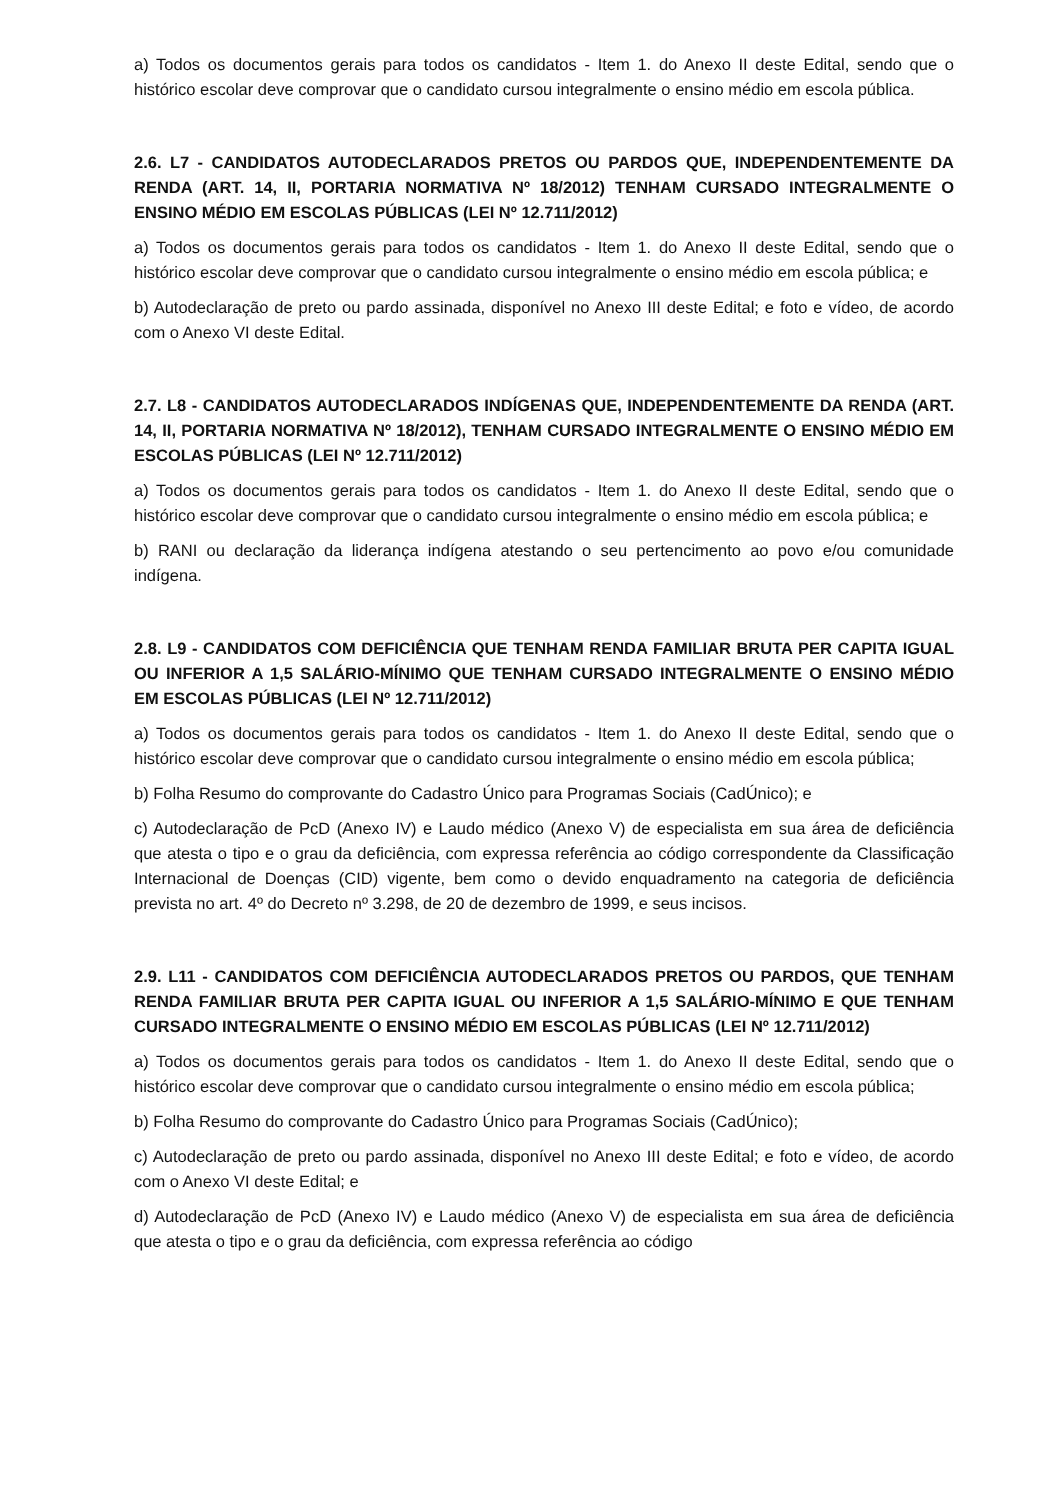a) Todos os documentos gerais para todos os candidatos - Item 1. do Anexo II deste Edital, sendo que o histórico escolar deve comprovar que o candidato cursou integralmente o ensino médio em escola pública.
2.6. L7 - CANDIDATOS AUTODECLARADOS PRETOS OU PARDOS QUE, INDEPENDENTEMENTE DA RENDA (ART. 14, II, PORTARIA NORMATIVA Nº 18/2012) TENHAM CURSADO INTEGRALMENTE O ENSINO MÉDIO EM ESCOLAS PÚBLICAS (LEI Nº 12.711/2012)
a) Todos os documentos gerais para todos os candidatos - Item 1. do Anexo II deste Edital, sendo que o histórico escolar deve comprovar que o candidato cursou integralmente o ensino médio em escola pública; e
b) Autodeclaração de preto ou pardo assinada, disponível no Anexo III deste Edital; e foto e vídeo, de acordo com o Anexo VI deste Edital.
2.7. L8 - CANDIDATOS AUTODECLARADOS INDÍGENAS QUE, INDEPENDENTEMENTE DA RENDA (ART. 14, II, PORTARIA NORMATIVA Nº 18/2012), TENHAM CURSADO INTEGRALMENTE O ENSINO MÉDIO EM ESCOLAS PÚBLICAS (LEI Nº 12.711/2012)
a) Todos os documentos gerais para todos os candidatos - Item 1. do Anexo II deste Edital, sendo que o histórico escolar deve comprovar que o candidato cursou integralmente o ensino médio em escola pública; e
b) RANI ou declaração da liderança indígena atestando o seu pertencimento ao povo e/ou comunidade indígena.
2.8. L9 - CANDIDATOS COM DEFICIÊNCIA QUE TENHAM RENDA FAMILIAR BRUTA PER CAPITA IGUAL OU INFERIOR A 1,5 SALÁRIO-MÍNIMO QUE TENHAM CURSADO INTEGRALMENTE O ENSINO MÉDIO EM ESCOLAS PÚBLICAS (LEI Nº 12.711/2012)
a) Todos os documentos gerais para todos os candidatos - Item 1. do Anexo II deste Edital, sendo que o histórico escolar deve comprovar que o candidato cursou integralmente o ensino médio em escola pública;
b) Folha Resumo do comprovante do Cadastro Único para Programas Sociais (CadÚnico); e
c) Autodeclaração de PcD (Anexo IV) e Laudo médico (Anexo V) de especialista em sua área de deficiência que atesta o tipo e o grau da deficiência, com expressa referência ao código correspondente da Classificação Internacional de Doenças (CID) vigente, bem como o devido enquadramento na categoria de deficiência prevista no art. 4º do Decreto nº 3.298, de 20 de dezembro de 1999, e seus incisos.
2.9. L11 - CANDIDATOS COM DEFICIÊNCIA AUTODECLARADOS PRETOS OU PARDOS, QUE TENHAM RENDA FAMILIAR BRUTA PER CAPITA IGUAL OU INFERIOR A 1,5 SALÁRIO-MÍNIMO E QUE TENHAM CURSADO INTEGRALMENTE O ENSINO MÉDIO EM ESCOLAS PÚBLICAS (LEI Nº 12.711/2012)
a) Todos os documentos gerais para todos os candidatos - Item 1. do Anexo II deste Edital, sendo que o histórico escolar deve comprovar que o candidato cursou integralmente o ensino médio em escola pública;
b) Folha Resumo do comprovante do Cadastro Único para Programas Sociais (CadÚnico);
c) Autodeclaração de preto ou pardo assinada, disponível no Anexo III deste Edital; e foto e vídeo, de acordo com o Anexo VI deste Edital; e
d) Autodeclaração de PcD (Anexo IV) e Laudo médico (Anexo V) de especialista em sua área de deficiência que atesta o tipo e o grau da deficiência, com expressa referência ao código